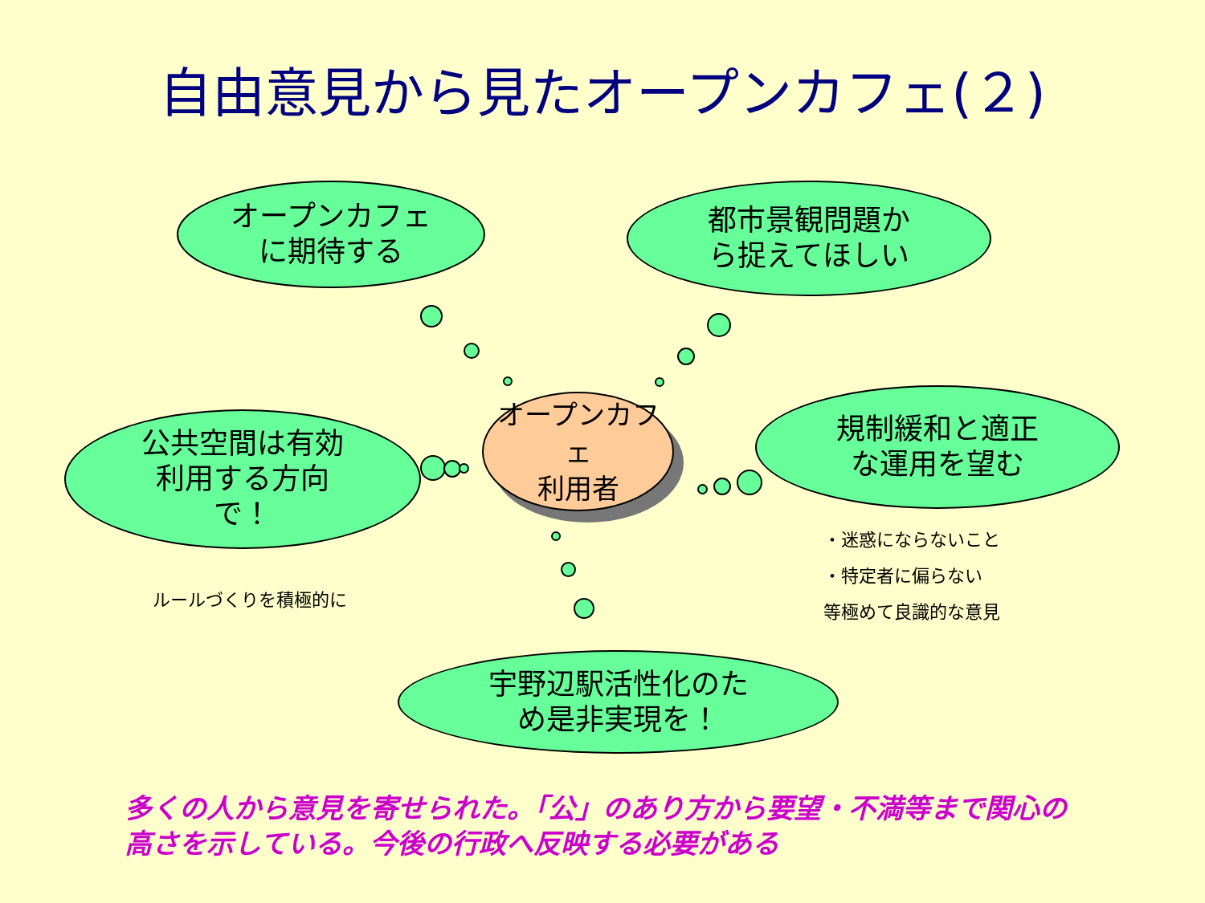自由意見から見たオープンカフェ(２)
オープンカフェ
に期待する
都市景観問題か
ら捉えてほしい
公共空間は有効
利用する方向
で！
規制緩和と適正
な運用を望む
宇野辺駅活性化のた
め是非実現を！
オープンカフェ
利用者
ルールづくりを積極的に
・迷惑にならないこと
・特定者に偏らない
等極めて良識的な意見
多くの人から意見を寄せられた。「公」のあり方から要望・不満等まで関心の
高さを示している。今後の行政へ反映する必要がある